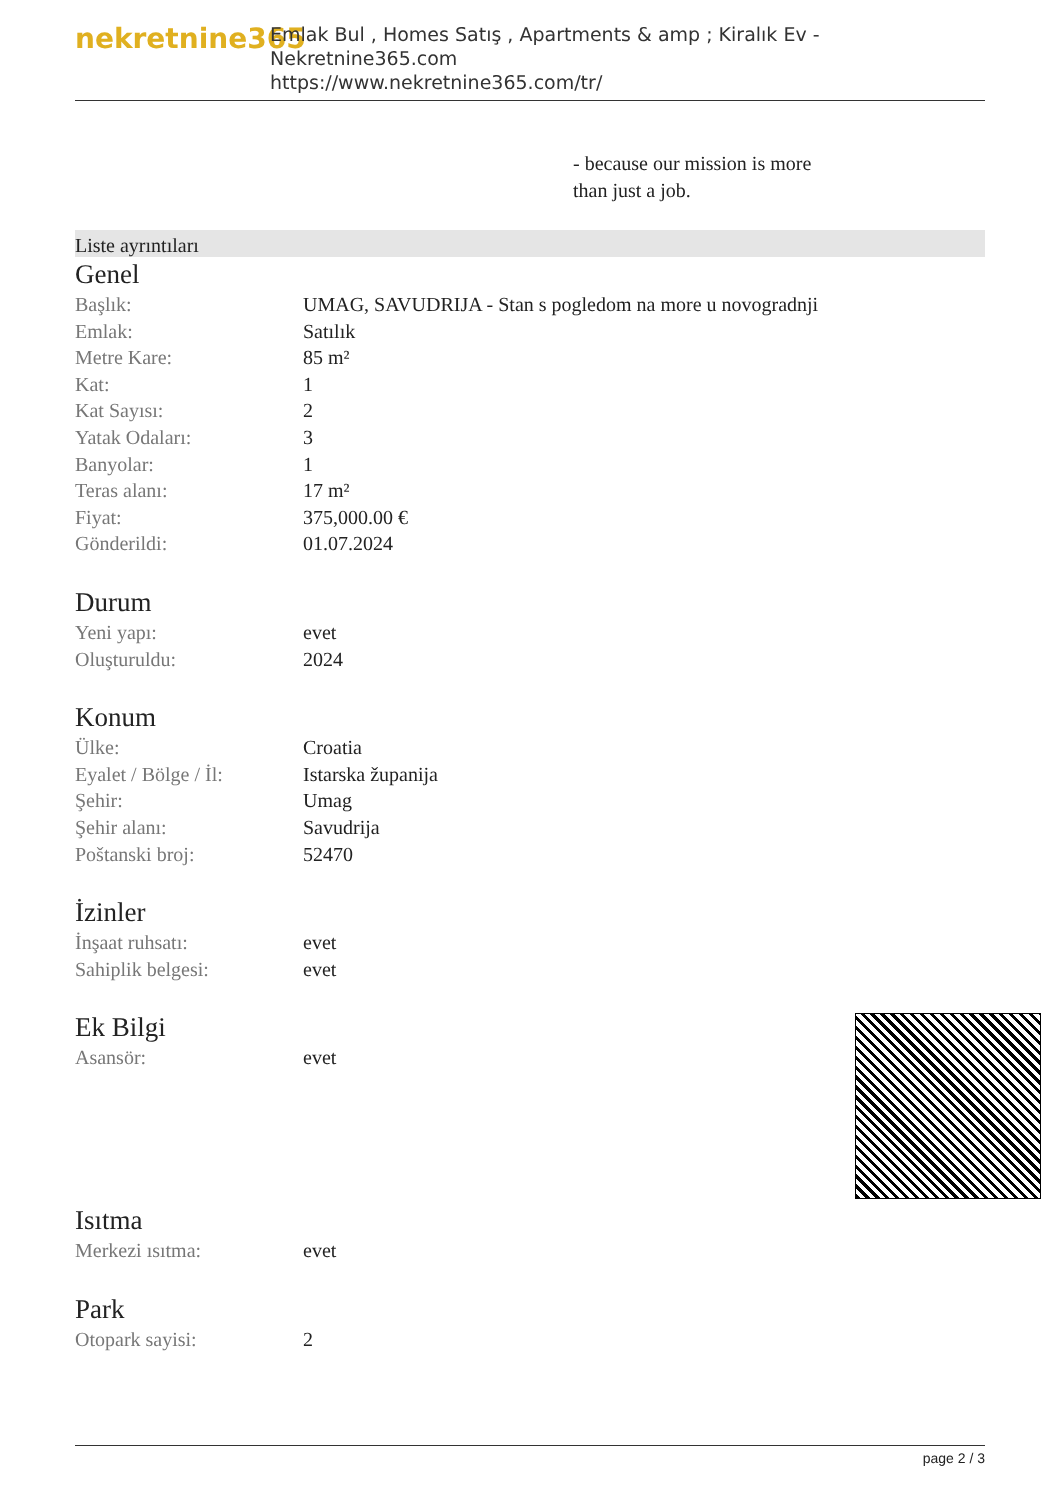nekretnine365
Emlak Bul , Homes Satış , Apartments & amp ; Kiralık Ev - Nekretnine365.com
https://www.nekretnine365.com/tr/
- because our mission is more
than just a job.
Liste ayrıntıları
Genel
| Başlık: | UMAG, SAVUDRIJA - Stan s pogledom na more u novogradnji |
| Emlak: | Satılık |
| Metre Kare: | 85 m² |
| Kat: | 1 |
| Kat Sayısı: | 2 |
| Yatak Odaları: | 3 |
| Banyolar: | 1 |
| Teras alanı: | 17 m² |
| Fiyat: | 375,000.00 € |
| Gönderildi: | 01.07.2024 |
Durum
| Yeni yapı: | evet |
| Oluşturuldu: | 2024 |
Konum
| Ülke: | Croatia |
| Eyalet / Bölge / İl: | Istarska županija |
| Şehir: | Umag |
| Şehir alanı: | Savudrija |
| Poštanski broj: | 52470 |
İzinler
| İnşaat ruhsatı: | evet |
| Sahiplik belgesi: | evet |
Ek Bilgi
| Asansör: | evet |
Isıtma
| Merkezi ısıtma: | evet |
Park
| Otopark sayisi: | 2 |
page 2 / 3